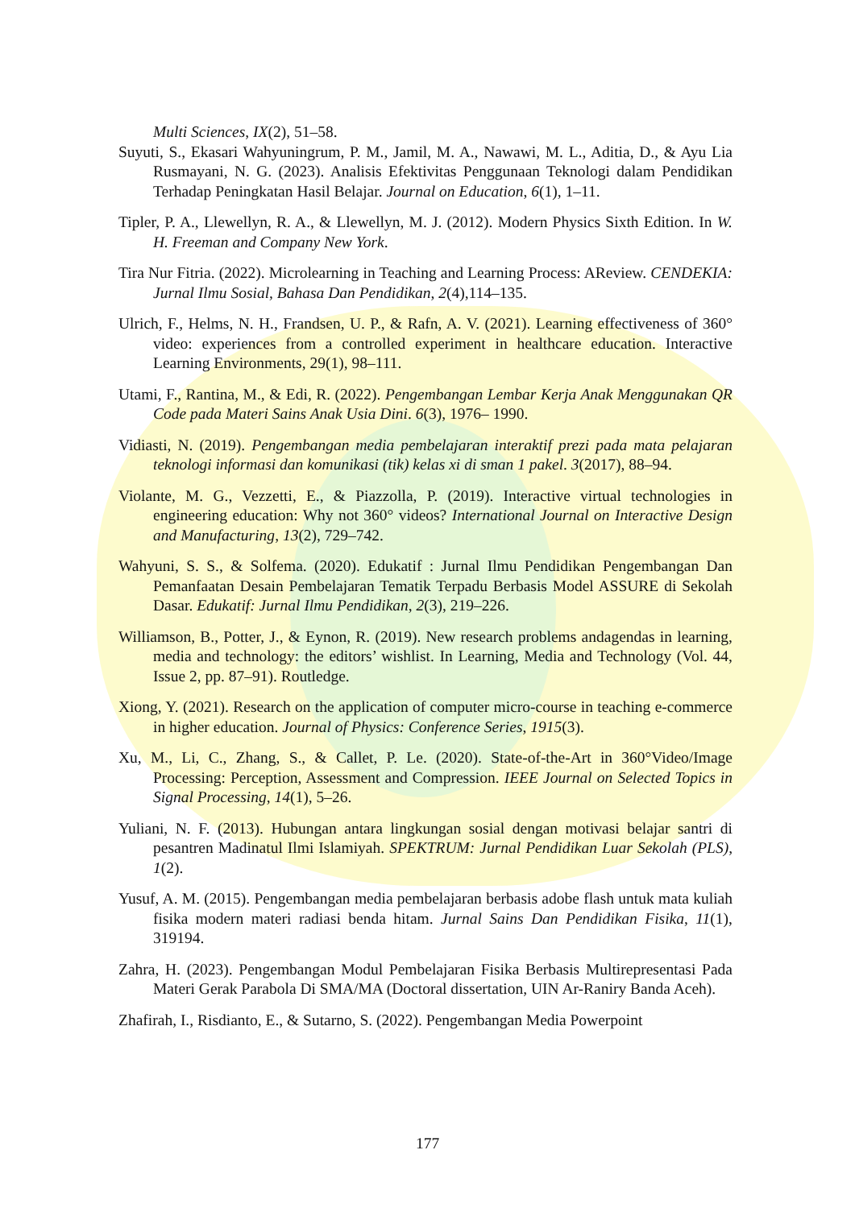Multi Sciences, IX(2), 51–58.
Suyuti, S., Ekasari Wahyuningrum, P. M., Jamil, M. A., Nawawi, M. L., Aditia, D., & Ayu Lia Rusmayani, N. G. (2023). Analisis Efektivitas Penggunaan Teknologi dalam Pendidikan Terhadap Peningkatan Hasil Belajar. Journal on Education, 6(1), 1–11.
Tipler, P. A., Llewellyn, R. A., & Llewellyn, M. J. (2012). Modern Physics Sixth Edition. In W. H. Freeman and Company New York.
Tira Nur Fitria. (2022). Microlearning in Teaching and Learning Process: AReview. CENDEKIA: Jurnal Ilmu Sosial, Bahasa Dan Pendidikan, 2(4),114–135.
Ulrich, F., Helms, N. H., Frandsen, U. P., & Rafn, A. V. (2021). Learning effectiveness of 360° video: experiences from a controlled experiment in healthcare education. Interactive Learning Environments, 29(1), 98–111.
Utami, F., Rantina, M., & Edi, R. (2022). Pengembangan Lembar Kerja Anak Menggunakan QR Code pada Materi Sains Anak Usia Dini. 6(3), 1976– 1990.
Vidiasti, N. (2019). Pengembangan media pembelajaran interaktif prezi pada mata pelajaran teknologi informasi dan komunikasi (tik) kelas xi di sman 1 pakel. 3(2017), 88–94.
Violante, M. G., Vezzetti, E., & Piazzolla, P. (2019). Interactive virtual technologies in engineering education: Why not 360° videos? International Journal on Interactive Design and Manufacturing, 13(2), 729–742.
Wahyuni, S. S., & Solfema. (2020). Edukatif : Jurnal Ilmu Pendidikan Pengembangan Dan Pemanfaatan Desain Pembelajaran Tematik Terpadu Berbasis Model ASSURE di Sekolah Dasar. Edukatif: Jurnal Ilmu Pendidikan, 2(3), 219–226.
Williamson, B., Potter, J., & Eynon, R. (2019). New research problems andagendas in learning, media and technology: the editors’ wishlist. In Learning, Media and Technology (Vol. 44, Issue 2, pp. 87–91). Routledge.
Xiong, Y. (2021). Research on the application of computer micro-course in teaching e-commerce in higher education. Journal of Physics: Conference Series, 1915(3).
Xu, M., Li, C., Zhang, S., & Callet, P. Le. (2020). State-of-the-Art in 360°Video/Image Processing: Perception, Assessment and Compression. IEEE Journal on Selected Topics in Signal Processing, 14(1), 5–26.
Yuliani, N. F. (2013). Hubungan antara lingkungan sosial dengan motivasi belajar santri di pesantren Madinatul Ilmi Islamiyah. SPEKTRUM: Jurnal Pendidikan Luar Sekolah (PLS), 1(2).
Yusuf, A. M. (2015). Pengembangan media pembelajaran berbasis adobe flash untuk mata kuliah fisika modern materi radiasi benda hitam. Jurnal Sains Dan Pendidikan Fisika, 11(1), 319194.
Zahra, H. (2023). Pengembangan Modul Pembelajaran Fisika Berbasis Multirepresentasi Pada Materi Gerak Parabola Di SMA/MA (Doctoral dissertation, UIN Ar-Raniry Banda Aceh).
Zhafirah, I., Risdianto, E., & Sutarno, S. (2022). Pengembangan Media Powerpoint
177